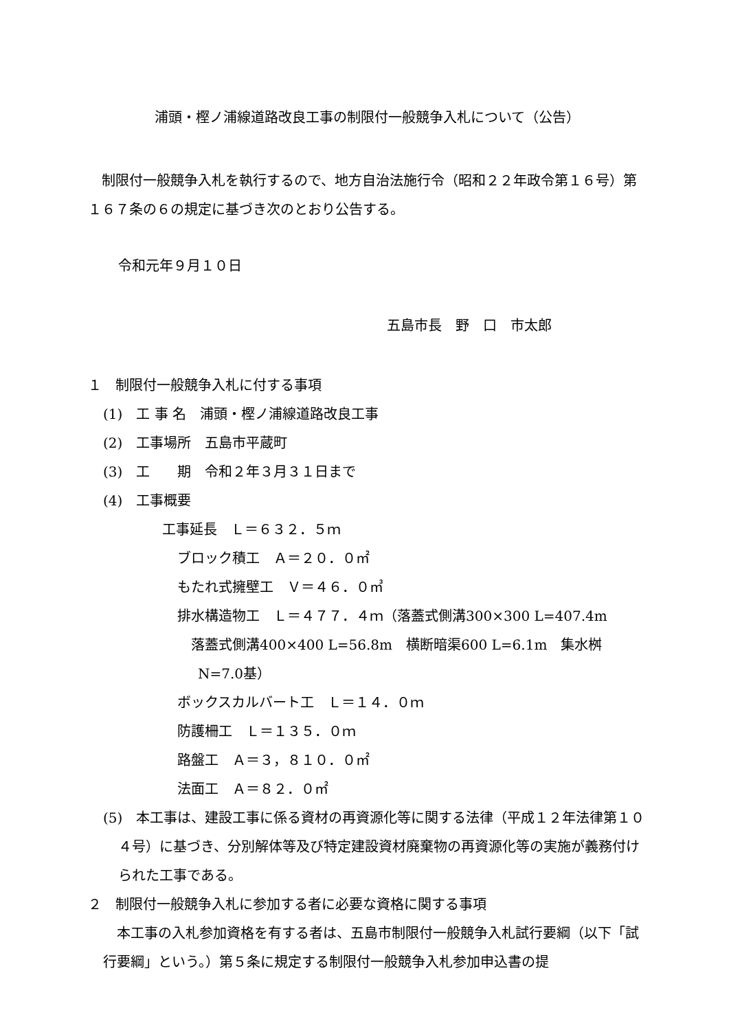浦頭・樫ノ浦線道路改良工事の制限付一般競争入札について（公告）
　制限付一般競争入札を執行するので、地方自治法施行令（昭和２２年政令第１６号）第１６７条の６の規定に基づき次のとおり公告する。
令和元年９月１０日
五島市長　野　口　市太郎
１　制限付一般競争入札に付する事項
(1)　工 事 名　浦頭・樫ノ浦線道路改良工事
(2)　工事場所　五島市平蔵町
(3)　工　　期　令和２年３月３１日まで
(4)　工事概要
工事延長　Ｌ＝６３２．５ｍ
ブロック積工　Ａ＝２０．０㎡
もたれ式擁壁工　Ｖ＝４６．０㎥
排水構造物工　Ｌ＝４７７．４ｍ（落蓋式側溝300×300 L=407.4m
落蓋式側溝400×400 L=56.8m　横断暗渠600 L=6.1m　集水桝
N=7.0基）
ボックスカルバート工　Ｌ＝１４．０ｍ
防護柵工　Ｌ＝１３５．０ｍ
路盤工　Ａ＝３，８１０．０㎡
法面工　Ａ＝８２．０㎡
(5)　本工事は、建設工事に係る資材の再資源化等に関する法律（平成１２年法律第１０４号）に基づき、分別解体等及び特定建設資材廃棄物の再資源化等の実施が義務付けられた工事である。
２　制限付一般競争入札に参加する者に必要な資格に関する事項
　本工事の入札参加資格を有する者は、五島市制限付一般競争入札試行要綱（以下「試行要綱」という。）第５条に規定する制限付一般競争入札参加申込書の提